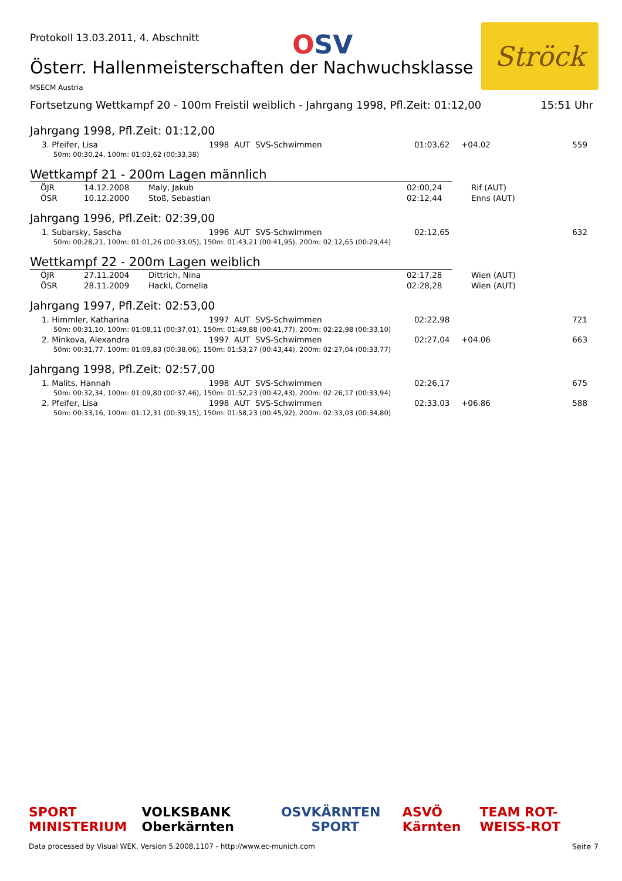Protokoll 13.03.2011, 4. Abschnitt
OSV
Ströck
Österr. Hallenmeisterschaften der Nachwuchsklasse
MSECM Austria
Fortsetzung Wettkampf 20 - 100m Freistil weiblich - Jahrgang 1998, Pfl.Zeit: 01:12,00 15:51 Uhr
Jahrgang 1998, Pfl.Zeit: 01:12,00
| 3. Pfeifer, Lisa | 1998 AUT SVS-Schwimmen | 01:03,62 | +04.02 | 559 |
| 50m: 00:30,24, 100m: 01:03,62 (00:33,38) | | | | |
Wettkampf 21 - 200m Lagen männlich
| ÖJR | 14.12.2008 | Maly, Jakub | 02:00,24 | Rif (AUT) |
| ÖSR | 10.12.2000 | Stoß, Sebastian | 02:12,44 | Enns (AUT) |
Jahrgang 1996, Pfl.Zeit: 02:39,00
| 1. Subarsky, Sascha | 1996 AUT SVS-Schwimmen | 02:12,65 | | 632 |
| 50m: 00:28,21, 100m: 01:01,26 (00:33,05), 150m: 01:43,21 (00:41,95), 200m: 02:12,65 (00:29,44) | | | | |
Wettkampf 22 - 200m Lagen weiblich
| ÖJR | 27.11.2004 | Dittrich, Nina | 02:17,28 | Wien (AUT) |
| ÖSR | 28.11.2009 | Hackl, Cornelia | 02:28,28 | Wien (AUT) |
Jahrgang 1997, Pfl.Zeit: 02:53,00
| 1. Himmler, Katharina | 1997 AUT SVS-Schwimmen | 02:22,98 | | 721 |
| 50m: 00:31,10, 100m: 01:08,11 (00:37,01), 150m: 01:49,88 (00:41,77), 200m: 02:22,98 (00:33,10) | | | | |
| 2. Minkova, Alexandra | 1997 AUT SVS-Schwimmen | 02:27,04 | +04.06 | 663 |
| 50m: 00:31,77, 100m: 01:09,83 (00:38,06), 150m: 01:53,27 (00:43,44), 200m: 02:27,04 (00:33,77) | | | | |
Jahrgang 1998, Pfl.Zeit: 02:57,00
| 1. Malits, Hannah | 1998 AUT SVS-Schwimmen | 02:26,17 | | 675 |
| 50m: 00:32,34, 100m: 01:09,80 (00:37,46), 150m: 01:52,23 (00:42,43), 200m: 02:26,17 (00:33,94) | | | | |
| 2. Pfeifer, Lisa | 1998 AUT SVS-Schwimmen | 02:33,03 | +06.86 | 588 |
| 50m: 00:33,16, 100m: 01:12,31 (00:39,15), 150m: 01:58,23 (00:45,92), 200m: 02:33,03 (00:34,80) | | | | |
SPORT MINISTERIUM VOLKSBANK Oberkärnten OSV KÄRNTEN SPORT ASVÖ Kärnten TEAM ROT-WEISS-ROT
Data processed by Visual WEK, Version 5.2008.1107 - http://www.ec-munich.com Seite 7